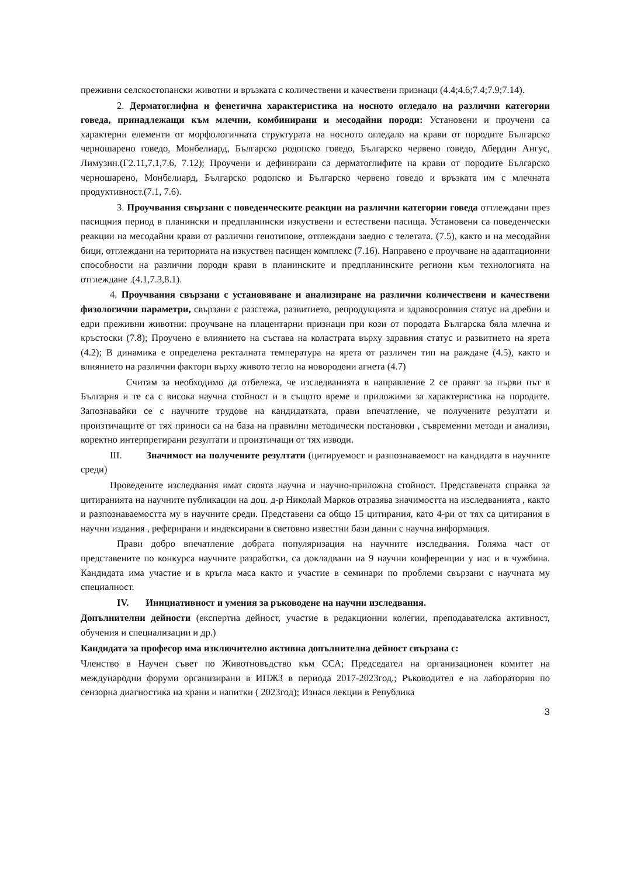преживни селскостопански животни и връзката с количествени и качествени признаци (4.4;4.6;7.4;7.9;7.14).
2. Дерматоглифна и фенетична характеристика на носното огледало на различни категории говеда, принадлежащи към млечни, комбинирани и месодайни породи: Установени и проучени са характерни елементи от морфологичната структурата на носното огледало на крави от породите Българско черношарено говедо, Монбелиард, Българско родопско говедо, Българско червено говедо, Абердин Ангус, Лимузин.(Г2.11,7.1,7.6, 7.12); Проучени и дефинирани са дерматоглифите на крави от породите Българско черношарено, Монбелиард, Българско родопско и Българско червено говедо и връзката им с млечната продуктивност.(7.1, 7.6).
3. Проучвания свързани с поведенческите реакции на различни категории говеда оттлеждани през пасищния период в планински и предпланински изкуствени и естествени пасища. Установени са поведенчески реакции на месодайни крави от различни генотипове, отглеждани заедно с телетата. (7.5), както и на месодайни бици, отглеждани на територията на изкуствен пасищен комплекс (7.16). Направено е проучване на адаптационни способности на различни породи крави в планинските и предпланинските региони към технологията на отглеждане .(4.1,7.3,8.1).
4. Проучвания свързани с установяване и анализиране на различни количествени и качествени физологични параметри, свързани с разстежа, развитието, репродукцията и здравосровния статус на дребни и едри преживни животни: проучване на плацентарни признаци при кози от породата Българска бяла млечна и кръстоски (7.8); Проучено е влиянието на състава на коластрата върху здравния статус и развитието на ярета (4.2); В динамика е определена ректалната температура на ярета от различен тип на раждане (4.5), както и влиянието на различни фактори върху живото тегло на новородени агнета (4.7)
Считам за необходимо да отбележа, че изследванията в направление 2 се правят за първи път в България и те са с висока научна стойност и в същото време и приложими за характеристика на породите. Запознавайки се с научните трудове на кандидатката, прави впечатление, че получените резултати и произтичащите от тях приноси са на база на правилни методически постановки , съвременни методи и анализи, коректно интерпретирани резултати и произтичащи от тях изводи.
III. Значимост на получените резултати (цитируемост и разпознаваемост на кандидата в научните среди)
Проведените изследвания имат своята научна и научно-приложна стойност. Представената справка за цитиранията на научните публикации на доц. д-р Николай Марков отразява значимостта на изследванията , както и разпознаваемостта му в научните среди. Представени са общо 15 цитирания, като 4-ри от тях са цитирания в научни издания , реферирани и индексирани в световно известни бази данни с научна информация.
Прави добро впечатление добрата популяризация на научните изследвания. Голяма част от представените по конкурса научните разработки, са докладвани на 9 научни конференции у нас и в чужбина. Кандидата има участие и в кръгла маса както и участие в семинари по проблеми свързани с научната му специалност.
IV. Инициативност и умения за ръководене на научни изследвания.
Допълнителни дейности (експертна дейност, участие в редакционни колегии, преподавателска активност, обучения и специализации и др.)
Кандидата за професор има изключително активна допълнителна дейност свързана с:
Членство в Научен съвет по Животновъдство към ССА; Председател на организационен комитет на международни форуми организирани в ИПЖЗ в периода 2017-2023год.; Ръководител е на лаборатория по сензорна диагностика на храни и напитки ( 2023год); Изнася лекции в Република
3